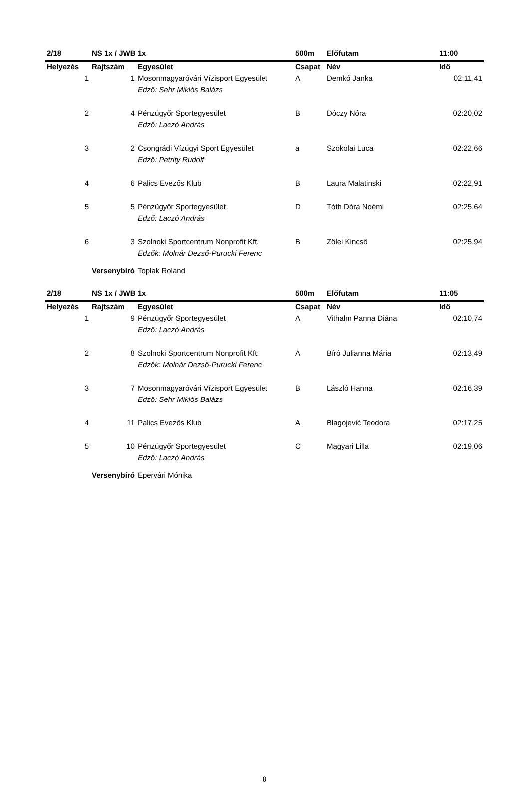| 2/18 | NS 1x / JWB 1x | | 500m | Előfutam | 11:00 |
| --- | --- | --- | --- | --- | --- |
| Helyezés | Rajtszám | Egyesület | Csapat | Név | Idő |
| 1 | 1 | Mosonmagyaróvári Vízisport Egyesület | A | Demkó Janka | 02:11,41 |
| | | Edző: Sehr Miklós Balázs | | | |
| 2 | 4 | Pénzügyőr Sportegyesület | B | Dóczy Nóra | 02:20,02 |
| | | Edző: Laczó András | | | |
| 3 | 2 | Csongrádi Vízügyi Sport Egyesület | a | Szokolai Luca | 02:22,66 |
| | | Edző: Petrity Rudolf | | | |
| 4 | 6 | Palics Evezős Klub | B | Laura Malatinski | 02:22,91 |
| 5 | 5 | Pénzügyőr Sportegyesület | D | Tóth Dóra Noémi | 02:25,64 |
| | | Edző: Laczó András | | | |
| 6 | 3 | Szolnoki Sportcentrum Nonprofit Kft. | B | Zölei Kincső | 02:25,94 |
| | | Edzők: Molnár Dezső-Purucki Ferenc | | | |
| | Versenybíró | Toplak Roland | | | |
| 2/18 | NS 1x / JWB 1x | | 500m | Előfutam | 11:05 |
| --- | --- | --- | --- | --- | --- |
| Helyezés | Rajtszám | Egyesület | Csapat | Név | Idő |
| 1 | 9 | Pénzügyőr Sportegyesület | A | Vithalm Panna Diána | 02:10,74 |
| | | Edző: Laczó András | | | |
| 2 | 8 | Szolnoki Sportcentrum Nonprofit Kft. | A | Bíró Julianna Mária | 02:13,49 |
| | | Edzők: Molnár Dezső-Purucki Ferenc | | | |
| 3 | 7 | Mosonmagyaróvári Vízisport Egyesület | B | László Hanna | 02:16,39 |
| | | Edző: Sehr Miklós Balázs | | | |
| 4 | 11 | Palics Evezős Klub | A | Blagojević Teodora | 02:17,25 |
| 5 | 10 | Pénzügyőr Sportegyesület | C | Magyari Lilla | 02:19,06 |
| | | Edző: Laczó András | | | |
| | Versenybíró | Epervári Mónika | | | |
8